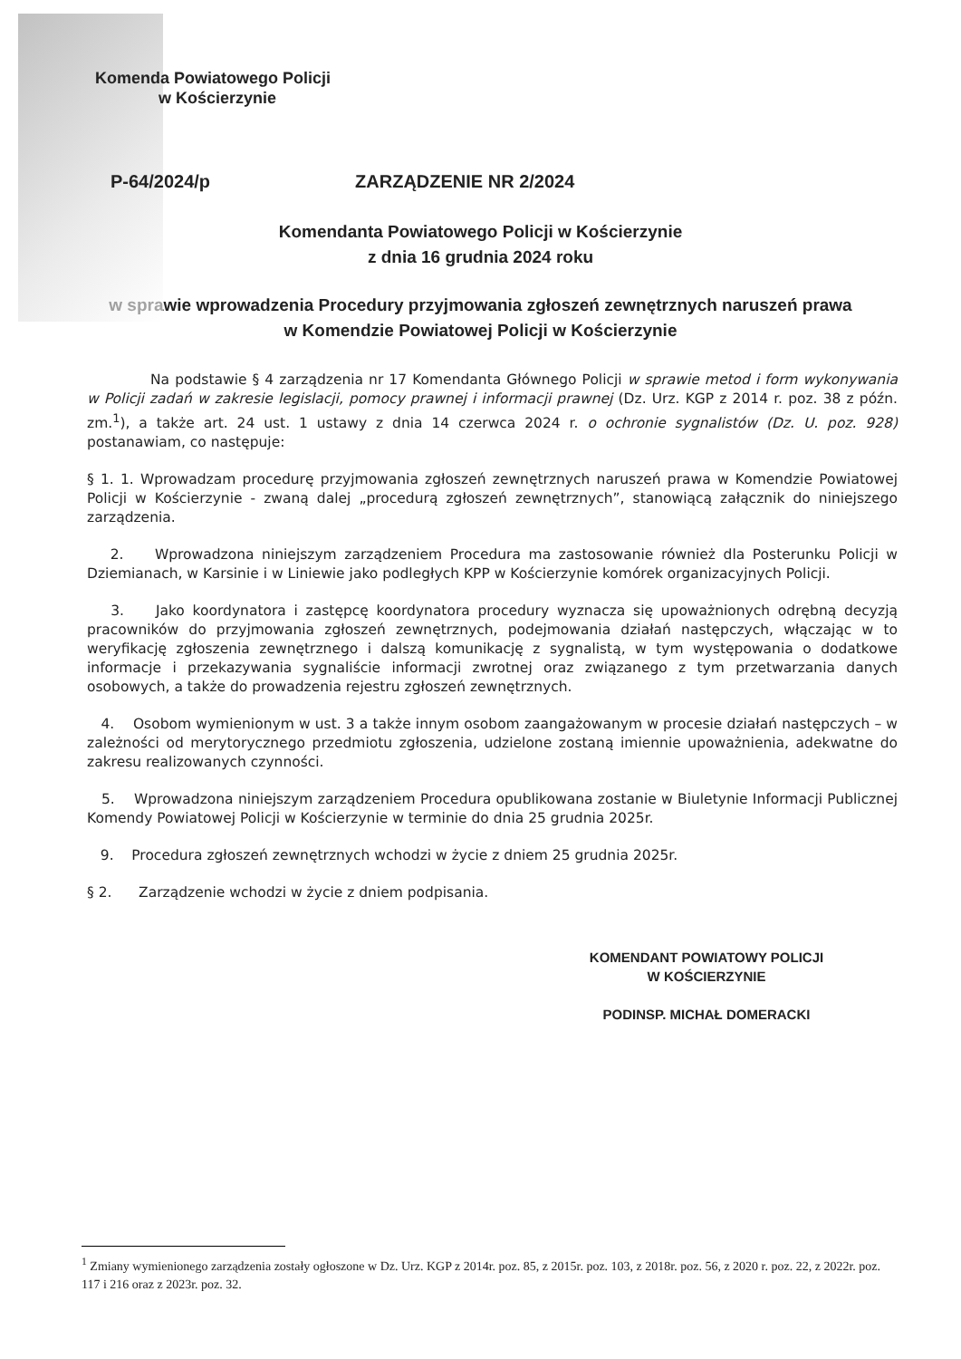Komenda Powiatowego Policji
w Kościerzynie
P-64/2024/p ZARZĄDZENIE NR 2/2024
Komendanta Powiatowego Policji w Kościerzynie
z dnia 16 grudnia 2024 roku
w sprawie wprowadzenia Procedury przyjmowania zgłoszeń zewnętrznych naruszeń prawa
w Komendzie Powiatowej Policji w Kościerzynie
Na podstawie § 4 zarządzenia nr 17 Komendanta Głównego Policji w sprawie metod i form wykonywania w Policji zadań w zakresie legislacji, pomocy prawnej i informacji prawnej (Dz. Urz. KGP z 2014 r. poz. 38 z późn. zm.<sup>1</sup>), a także art. 24 ust. 1 ustawy z dnia 14 czerwca 2024 r. o ochronie sygnalistów (Dz. U. poz. 928) postanawiam, co następuje:
§ 1. 1. Wprowadzam procedurę przyjmowania zgłoszeń zewnętrznych naruszeń prawa w Komendzie Powiatowej Policji w Kościerzynie - zwaną dalej „procedurą zgłoszeń zewnętrznych”, stanowiącą załącznik do niniejszego zarządzenia.
2. Wprowadzona niniejszym zarządzeniem Procedura ma zastosowanie również dla Posterunku Policji w Dziemianach, w Karsinie i w Liniewie jako podległych KPP w Kościerzynie komórek organizacyjnych Policji.
3. Jako koordynatora i zastępcę koordynatora procedury wyznacza się upoważnionych odrębną decyzją pracowników do przyjmowania zgłoszeń zewnętrznych, podejmowania działań następczych, włączając w to weryfikację zgłoszenia zewnętrznego i dalszą komunikację z sygnalistą, w tym występowania o dodatkowe informacje i przekazywania sygnaliście informacji zwrotnej oraz związanego z tym przetwarzania danych osobowych, a także do prowadzenia rejestru zgłoszeń zewnętrznych.
4. Osobom wymienionym w ust. 3 a także innym osobom zaangażowanym w procesie działań następczych – w zależności od merytorycznego przedmiotu zgłoszenia, udzielone zostaną imiennie upoważnienia, adekwatne do zakresu realizowanych czynności.
5. Wprowadzona niniejszym zarządzeniem Procedura opublikowana zostanie w Biuletynie Informacji Publicznej Komendy Powiatowej Policji w Kościerzynie w terminie do dnia 25 grudnia 2025r.
9. Procedura zgłoszeń zewnętrznych wchodzi w życie z dniem 25 grudnia 2025r.
§ 2. Zarządzenie wchodzi w życie z dniem podpisania.
KOMENDANT POWIATOWY POLICJI
W KOŚCIERZYNIE
PODINSP. MICHAŁ DOMERACKI
<sup>1</sup> Zmiany wymienionego zarządzenia zostały ogłoszone w Dz. Urz. KGP z 2014r. poz. 85, z 2015r. poz. 103, z 2018r. poz. 56, z 2020 r. poz. 22, z 2022r. poz. 117 i 216 oraz z 2023r. poz. 32.